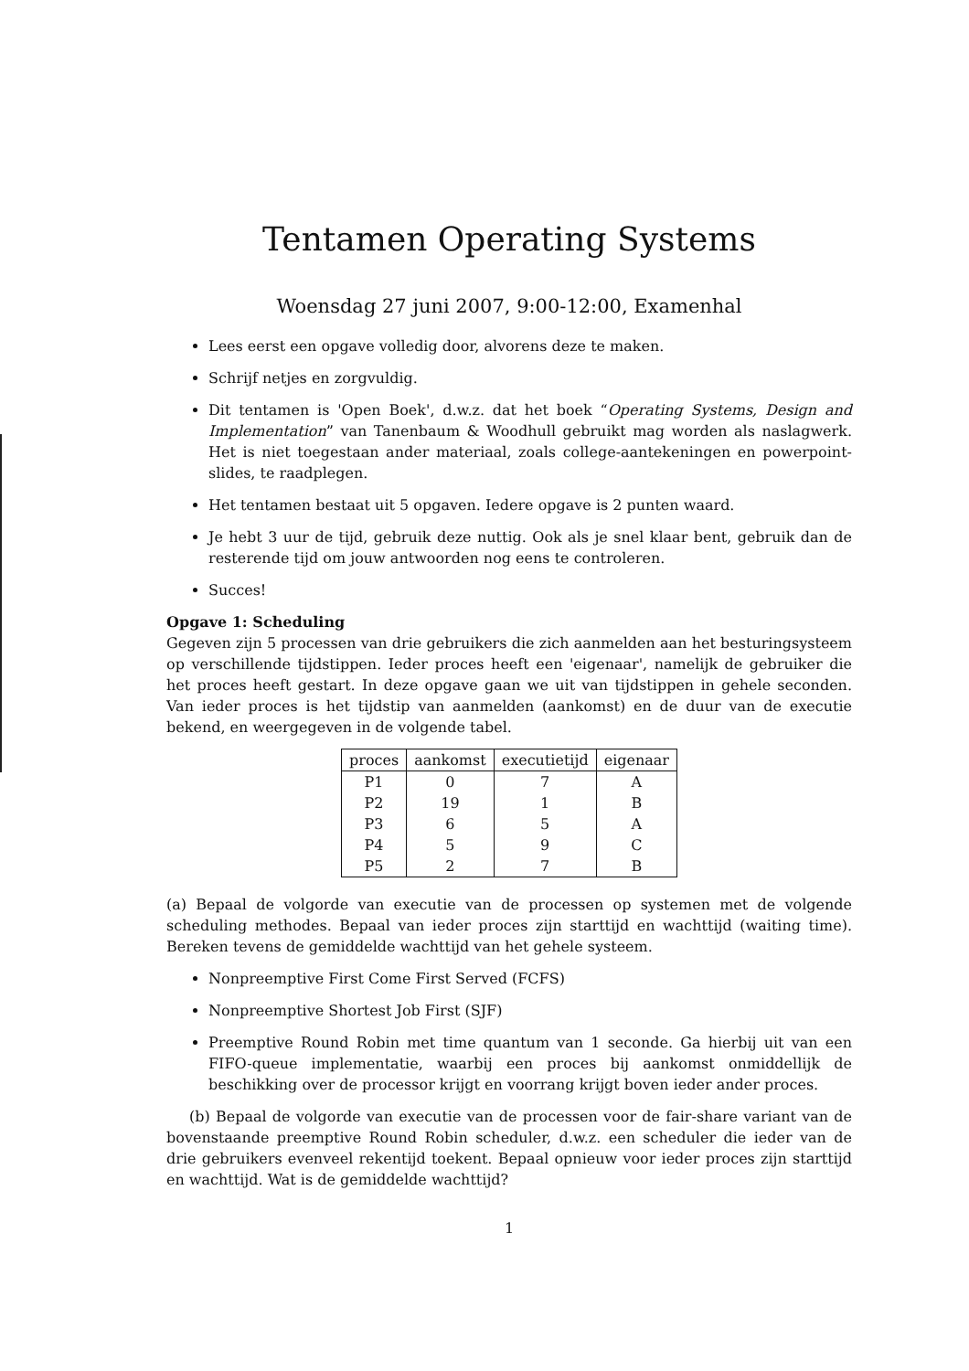Tentamen Operating Systems
Woensdag 27 juni 2007, 9:00-12:00, Examenhal
Lees eerst een opgave volledig door, alvorens deze te maken.
Schrijf netjes en zorgvuldig.
Dit tentamen is 'Open Boek', d.w.z. dat het boek “Operating Systems, Design and Implementation” van Tanenbaum & Woodhull gebruikt mag worden als naslagwerk. Het is niet toegestaan ander materiaal, zoals college-aantekeningen en powerpoint-slides, te raadplegen.
Het tentamen bestaat uit 5 opgaven. Iedere opgave is 2 punten waard.
Je hebt 3 uur de tijd, gebruik deze nuttig. Ook als je snel klaar bent, gebruik dan de resterende tijd om jouw antwoorden nog eens te controleren.
Succes!
Opgave 1: Scheduling
Gegeven zijn 5 processen van drie gebruikers die zich aanmelden aan het besturingsysteem op verschillende tijdstippen. Ieder proces heeft een 'eigenaar', namelijk de gebruiker die het proces heeft gestart. In deze opgave gaan we uit van tijdstippen in gehele seconden. Van ieder proces is het tijdstip van aanmelden (aankomst) en de duur van de executie bekend, en weergegeven in de volgende tabel.
| proces | aankomst | executietijd | eigenaar |
| --- | --- | --- | --- |
| P1 | 0 | 7 | A |
| P2 | 19 | 1 | B |
| P3 | 6 | 5 | A |
| P4 | 5 | 9 | C |
| P5 | 2 | 7 | B |
(a) Bepaal de volgorde van executie van de processen op systemen met de volgende scheduling methodes. Bepaal van ieder proces zijn starttijd en wachttijd (waiting time). Bereken tevens de gemiddelde wachttijd van het gehele systeem.
Nonpreemptive First Come First Served (FCFS)
Nonpreemptive Shortest Job First (SJF)
Preemptive Round Robin met time quantum van 1 seconde. Ga hierbij uit van een FIFO-queue implementatie, waarbij een proces bij aankomst onmiddellijk de beschikking over de processor krijgt en voorrang krijgt boven ieder ander proces.
(b) Bepaal de volgorde van executie van de processen voor de fair-share variant van de bovenstaande preemptive Round Robin scheduler, d.w.z. een scheduler die ieder van de drie gebruikers evenveel rekentijd toekent. Bepaal opnieuw voor ieder proces zijn starttijd en wachttijd. Wat is de gemiddelde wachttijd?
1